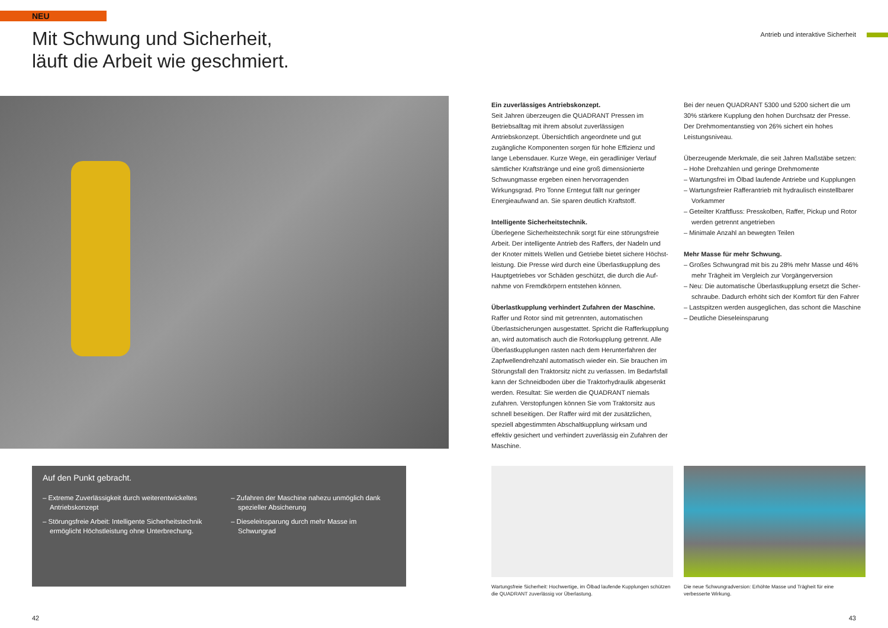NEU
Mit Schwung und Sicherheit,
läuft die Arbeit wie geschmiert.
Antrieb und interaktive Sicherheit
Ein zuverlässiges Antriebskonzept.
Seit Jahren überzeugen die QUADRANT Pressen im Betriebs­alltag mit ihrem absolut zuverlässigen Antriebskonzept. Übersichtlich angeordnete und gut zugängliche Komponenten sorgen für hohe Effizienz und lange Lebensdauer. Kurze Wege, ein geradliniger Verlauf sämtlicher Kraftstränge und eine groß dimensionierte Schwungmasse ergeben einen her­vorragenden Wirkungsgrad. Pro Tonne Erntegut fällt nur geringer Energieaufwand an. Sie sparen deutlich Kraftstoff.
Intelligente Sicherheitstechnik.
Überlegene Sicherheitstechnik sorgt für eine störungsfreie Arbeit. Der intelligente Antrieb des Raffers, der Nadeln und der Knoter mittels Wellen und Getriebe bietet sichere Höchst­leistung. Die Presse wird durch eine Überlastkupplung des Hauptgetriebes vor Schäden geschützt, die durch die Auf­nahme von Fremdkörpern entstehen können.
Überlastkupplung verhindert Zufahren der Maschine.
Raffer und Rotor sind mit getrennten, automatischen Überlast­sicherungen ausgestattet. Spricht die Rafferkupplung an, wird automatisch auch die Rotorkupplung getrennt. Alle Überlast­kupplungen rasten nach dem Herunterfahren der Zapfwellen­drehzahl automatisch wieder ein. Sie brauchen im Störungsfall den Traktorsitz nicht zu verlassen. Im Bedarfsfall kann der Schneidboden über die Traktorhydraulik abgesenkt werden. Resultat: Sie werden die QUADRANT niemals zufahren. Verstopfungen können Sie vom Traktorsitz aus schnell beseitigen. Der Raffer wird mit der zusätzlichen, speziell abgestimmten Abschaltkupplung wirksam und effektiv gesichert und verhin­dert zuverlässig ein Zufahren der Maschine.
Bei der neuen QUADRANT 5300 und 5200 sichert die um 30% stärkere Kupplung den hohen Durchsatz der Presse. Der Drehmomentanstieg von 26% sichert ein hohes Leistungsniveau.
Überzeugende Merkmale, die seit Jahren Maßstäbe setzen:
– Hohe Drehzahlen und geringe Drehmomente
– Wartungsfrei im Ölbad laufende Antriebe und Kupplungen
– Wartungsfreier Rafferantrieb mit hydraulisch einstellbarer Vorkammer
– Geteilter Kraftfluss: Presskolben, Raffer, Pickup und Rotor werden getrennt angetrieben
– Minimale Anzahl an bewegten Teilen
Mehr Masse für mehr Schwung.
– Großes Schwungrad mit bis zu 28% mehr Masse und 46% mehr Trägheit im Vergleich zur Vorgängerversion
– Neu: Die automatische Überlastkupplung ersetzt die Scher­schraube. Dadurch erhöht sich der Komfort für den Fahrer
– Lastspitzen werden ausgeglichen, das schont die Maschine
– Deutliche Dieseleinsparung
Auf den Punkt gebracht.
– Extreme Zuverlässigkeit durch weiterentwickeltes Antriebskonzept
– Störungsfreie Arbeit: Intelligente Sicherheitstechnik ermöglicht Höchstleistung ohne Unterbrechung.
– Zufahren der Maschine nahezu unmöglich dank spezieller Absicherung
– Dieseleinsparung durch mehr Masse im Schwungrad
Wartungsfreie Sicherheit: Hochwertige, im Ölbad laufende Kupplungen schützen die QUADRANT zuverlässig vor Überlastung.
Die neue Schwungradversion: Erhöhte Masse und Trägheit für eine verbesserte Wirkung.
42 43